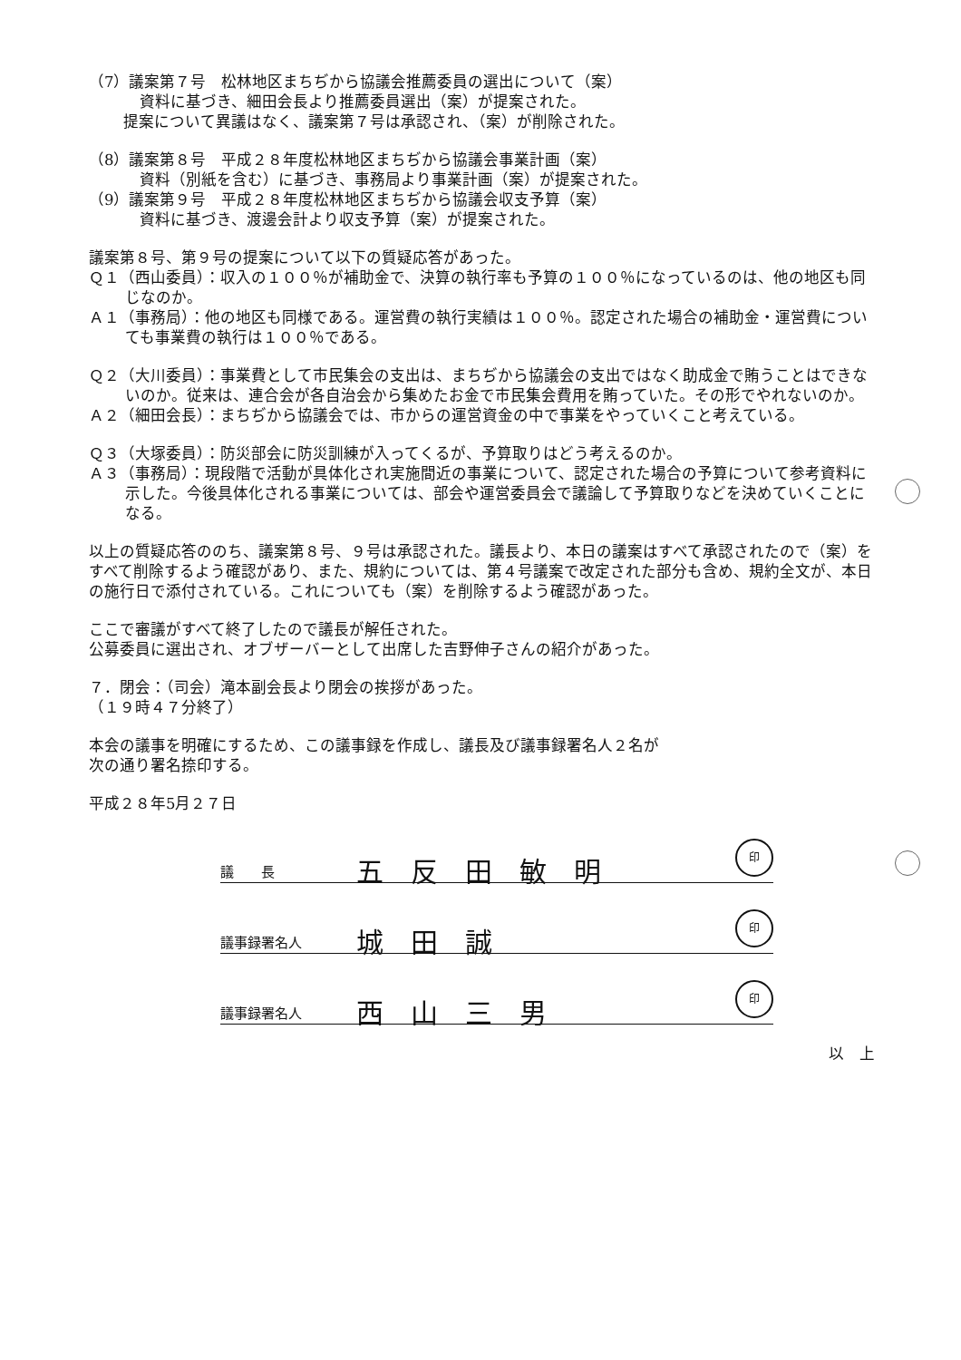（7）議案第７号　松林地区まちぢから協議会推薦委員の選出について（案）
資料に基づき、細田会長より推薦委員選出（案）が提案された。
提案について異議はなく、議案第７号は承認され、（案）が削除された。
（8）議案第８号　平成２８年度松林地区まちぢから協議会事業計画（案）
資料（別紙を含む）に基づき、事務局より事業計画（案）が提案された。
（9）議案第９号　平成２８年度松林地区まちぢから協議会収支予算（案）
資料に基づき、渡邊会計より収支予算（案）が提案された。
議案第８号、第９号の提案について以下の質疑応答があった。
Ｑ１（西山委員）：収入の１００％が補助金で、決算の執行率も予算の１００％になっているのは、他の地区も同じなのか。
Ａ１（事務局）：他の地区も同様である。運営費の執行実績は１００％。認定された場合の補助金・運営費についても事業費の執行は１００％である。
Ｑ２（大川委員）：事業費として市民集会の支出は、まちぢから協議会の支出ではなく助成金で賄うことはできないのか。従来は、連合会が各自治会から集めたお金で市民集会費用を賄っていた。その形でやれないのか。
Ａ２（細田会長）：まちぢから協議会では、市からの運営資金の中で事業をやっていくこと考えている。
Ｑ３（大塚委員）：防災部会に防災訓練が入ってくるが、予算取りはどう考えるのか。
Ａ３（事務局）：現段階で活動が具体化され実施間近の事業について、認定された場合の予算について参考資料に示した。今後具体化される事業については、部会や運営委員会で議論して予算取りなどを決めていくことになる。
以上の質疑応答ののち、議案第８号、９号は承認された。議長より、本日の議案はすべて承認されたので（案）をすべて削除するよう確認があり、また、規約については、第４号議案で改定された部分も含め、規約全文が、本日の施行日で添付されている。これについても（案）を削除するよう確認があった。
ここで審議がすべて終了したので議長が解任された。
公募委員に選出され、オブザーバーとして出席した吉野伸子さんの紹介があった。
７．閉会：（司会）滝本副会長より閉会の挨拶があった。
（１９時４７分終了）
本会の議事を明確にするため、この議事録を作成し、議長及び議事録署名人２名が
次の通り署名捺印する。
平成２８年5月２７日
議　　長 五反田敏明 印
議事録署名人 城田誠 印
議事録署名人 西山三男 印
以　上